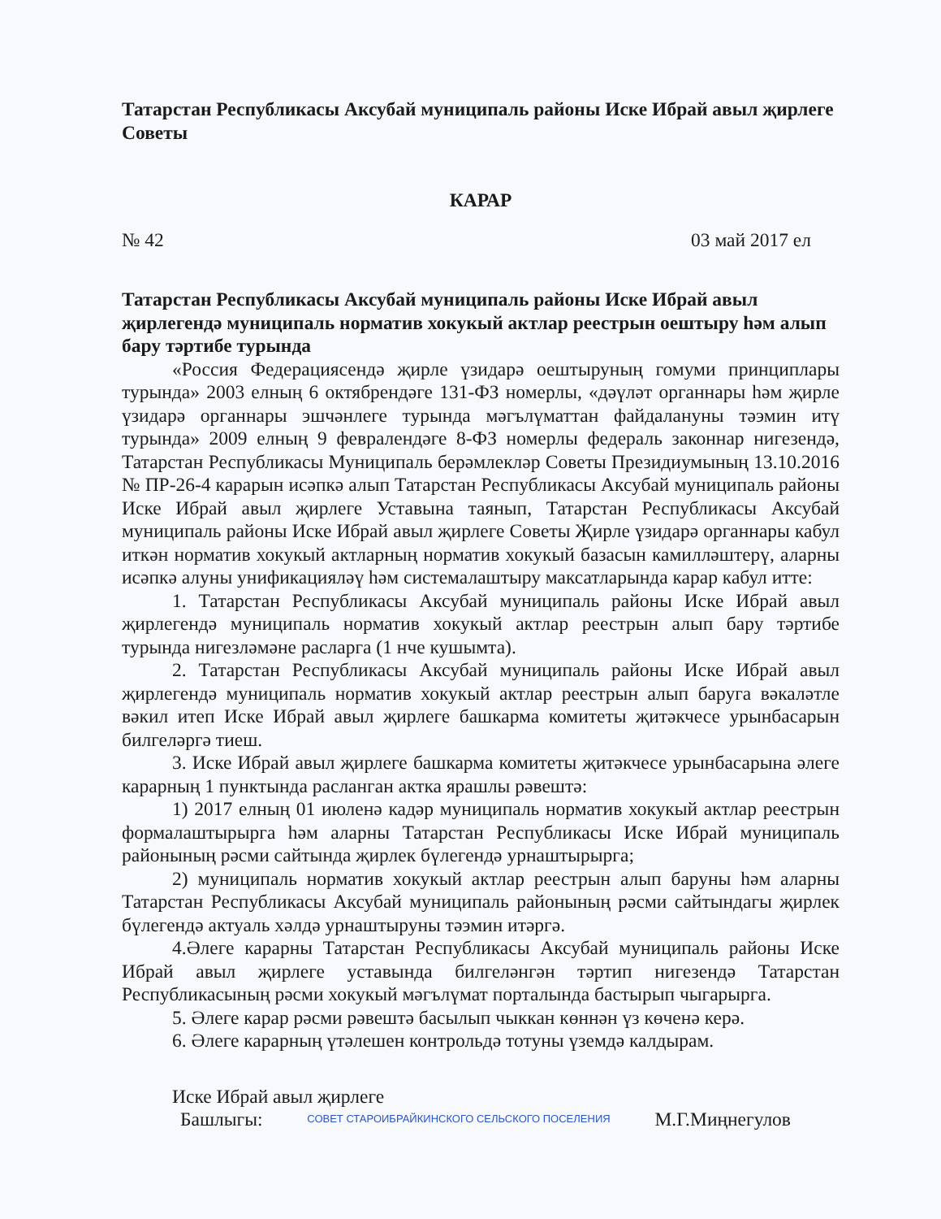Татарстан Республикасы Аксубай муниципаль районы Иске Ибрай авыл җирлеге Советы
КАРАР
№ 42 03 май 2017 ел
Татарстан Республикасы Аксубай муниципаль районы Иске Ибрай авыл җирлегендә муниципаль норматив хокукый актлар реестрын оештыру һәм алып бару тәртибе турында
«Россия Федерациясендә җирле үзидарә оештыруның гомуми принциплары турында» 2003 елның 6 октябрендәге 131-ФЗ номерлы, «дәүләт органнары һәм җирле үзидарә органнары эшчәнлеге турында мәгълүматтан файдалануны тәэмин итү турында» 2009 елның 9 февралендәге 8-ФЗ номерлы федераль законнар нигезендә, Татарстан Республикасы Муниципаль берәмлекләр Советы Президиумының 13.10.2016 № ПР-26-4 карарын исәпкә алып Татарстан Республикасы Аксубай муниципаль районы Иске Ибрай авыл җирлеге Уставына таянып, Татарстан Республикасы Аксубай муниципаль районы Иске Ибрай авыл җирлеге Советы Җирле үзидарә органнары кабул иткән норматив хокукый актларның норматив хокукый базасын камилләштерү, аларны исәпкә алуны унификацияләү һәм системалаштыру максатларында карар кабул итте:
1. Татарстан Республикасы Аксубай муниципаль районы Иске Ибрай авыл җирлегендә муниципаль норматив хокукый актлар реестрын алып бару тәртибе турында нигезләмәне расларга (1 нче кушымта).
2. Татарстан Республикасы Аксубай муниципаль районы Иске Ибрай авыл җирлегендә муниципаль норматив хокукый актлар реестрын алып баруга вәкаләтле вәкил итеп Иске Ибрай авыл җирлеге башкарма комитеты җитәкчесе урынбасарын билгеләргә тиеш.
3. Иске Ибрай авыл җирлеге башкарма комитеты җитәкчесе урынбасарына әлеге карарның 1 пунктында расланган актка ярашлы рәвештә:
1) 2017 елның 01 июленә кадәр муниципаль норматив хокукый актлар реестрын формалаштырырга һәм аларны Татарстан Республикасы Иске Ибрай муниципаль районының рәсми сайтында җирлек бүлегендә урнаштырырга;
2) муниципаль норматив хокукый актлар реестрын алып баруны һәм аларны Татарстан Республикасы Аксубай муниципаль районының рәсми сайтындагы җирлек бүлегендә актуаль хәлдә урнаштыруны тәэмин итәргә.
4.Әлеге карарны Татарстан Республикасы Аксубай муниципаль районы Иске Ибрай авыл җирлеге уставында билгеләнгән тәртип нигезендә Татарстан Республикасының рәсми хокукый мәгълүмат порталында бастырып чыгарырга.
5. Әлеге карар рәсми рәвештә басылып чыккан көннән үз көченә керә.
6. Әлеге карарның үтәлешен контрольдә тотуны үземдә калдырам.
Иске Ибрай авыл җирлеге
Башлыгы: СОВЕТ СТАРОИБРАЙКИНСКОГО СЕЛЬСКОГО ПОСЕЛЕНИЯ М.Г.Миңнегулов